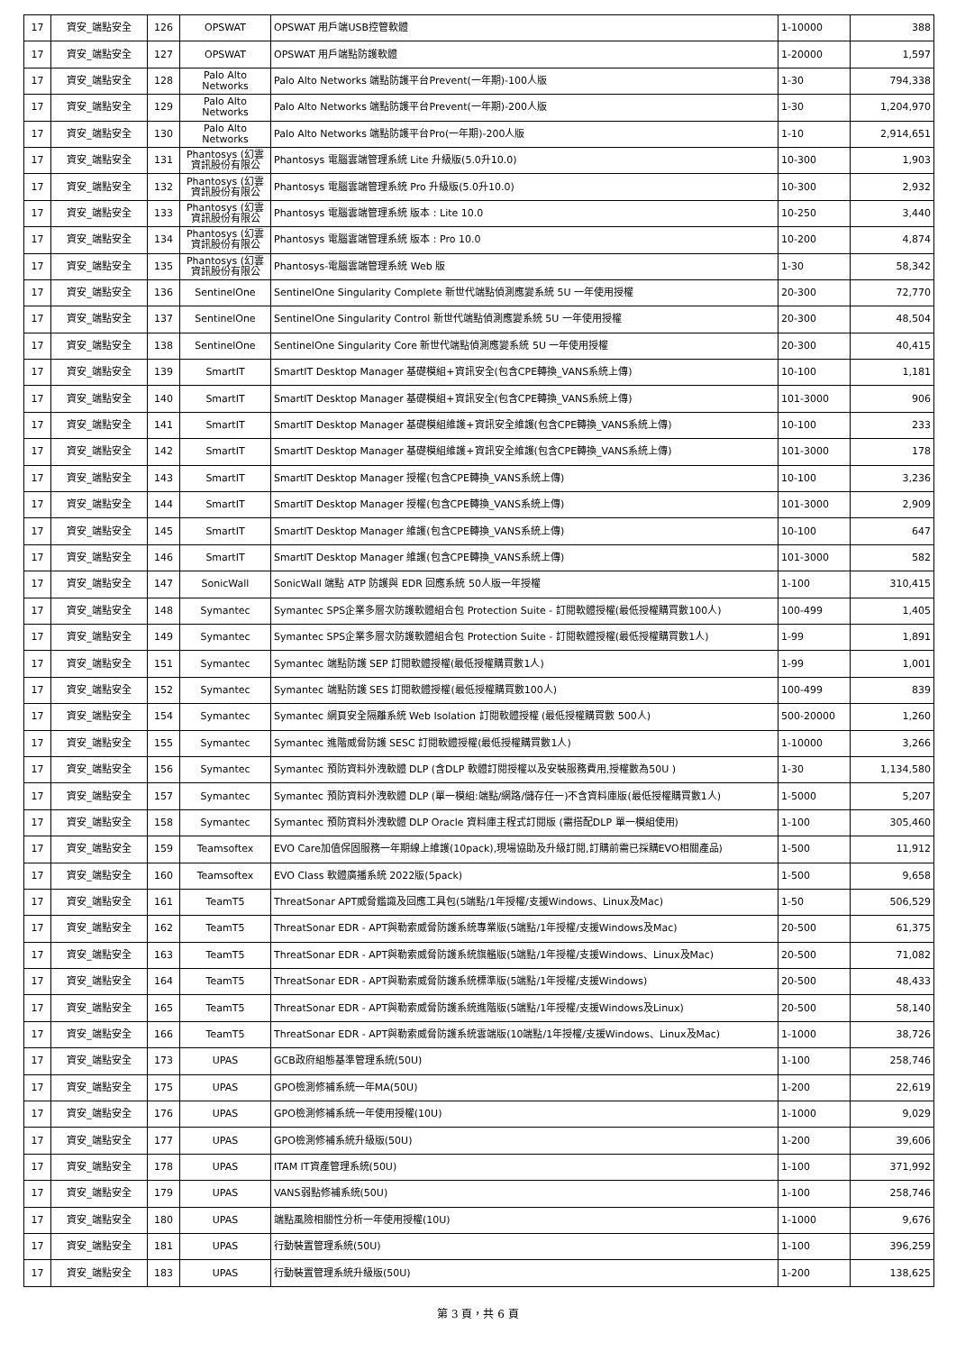| 17 | 資安_端點安全 | 126 | OPSWAT | OPSWAT 用戶端USB控管軟體 | 1-10000 | 388 |
| 17 | 資安_端點安全 | 127 | OPSWAT | OPSWAT 用戶端點防護軟體 | 1-20000 | 1,597 |
| 17 | 資安_端點安全 | 128 | Palo Alto Networks | Palo Alto Networks 端點防護平台Prevent(一年期)-100人版 | 1-30 | 794,338 |
| 17 | 資安_端點安全 | 129 | Palo Alto Networks | Palo Alto Networks 端點防護平台Prevent(一年期)-200人版 | 1-30 | 1,204,970 |
| 17 | 資安_端點安全 | 130 | Palo Alto Networks | Palo Alto Networks 端點防護平台Pro(一年期)-200人版 | 1-10 | 2,914,651 |
| 17 | 資安_端點安全 | 131 | Phantosys (幻雲資訊股份有限公 | Phantosys 電腦雲端管理系統 Lite 升級版(5.0升10.0) | 10-300 | 1,903 |
| 17 | 資安_端點安全 | 132 | Phantosys (幻雲資訊股份有限公 | Phantosys 電腦雲端管理系統 Pro 升級版(5.0升10.0) | 10-300 | 2,932 |
| 17 | 資安_端點安全 | 133 | Phantosys (幻雲資訊股份有限公 | Phantosys 電腦雲端管理系統 版本 : Lite 10.0 | 10-250 | 3,440 |
| 17 | 資安_端點安全 | 134 | Phantosys (幻雲資訊股份有限公 | Phantosys 電腦雲端管理系統 版本 : Pro 10.0 | 10-200 | 4,874 |
| 17 | 資安_端點安全 | 135 | Phantosys (幻雲資訊股份有限公 | Phantosys-電腦雲端管理系統 Web 版 | 1-30 | 58,342 |
| 17 | 資安_端點安全 | 136 | SentinelOne | SentinelOne Singularity Complete 新世代端點偵測應變系統 5U 一年使用授權 | 20-300 | 72,770 |
| 17 | 資安_端點安全 | 137 | SentinelOne | SentinelOne Singularity Control 新世代端點偵測應變系統 5U 一年使用授權 | 20-300 | 48,504 |
| 17 | 資安_端點安全 | 138 | SentinelOne | SentinelOne Singularity Core 新世代端點偵測應變系統 5U 一年使用授權 | 20-300 | 40,415 |
| 17 | 資安_端點安全 | 139 | SmartIT | SmartIT Desktop Manager 基礎模組+資訊安全(包含CPE轉換_VANS系統上傳) | 10-100 | 1,181 |
| 17 | 資安_端點安全 | 140 | SmartIT | SmartIT Desktop Manager 基礎模組+資訊安全(包含CPE轉換_VANS系統上傳) | 101-3000 | 906 |
| 17 | 資安_端點安全 | 141 | SmartIT | SmartIT Desktop Manager 基礎模組維護+資訊安全維護(包含CPE轉換_VANS系統上傳) | 10-100 | 233 |
| 17 | 資安_端點安全 | 142 | SmartIT | SmartIT Desktop Manager 基礎模組維護+資訊安全維護(包含CPE轉換_VANS系統上傳) | 101-3000 | 178 |
| 17 | 資安_端點安全 | 143 | SmartIT | SmartIT Desktop Manager 授權(包含CPE轉換_VANS系統上傳) | 10-100 | 3,236 |
| 17 | 資安_端點安全 | 144 | SmartIT | SmartIT Desktop Manager 授權(包含CPE轉換_VANS系統上傳) | 101-3000 | 2,909 |
| 17 | 資安_端點安全 | 145 | SmartIT | SmartIT Desktop Manager 維護(包含CPE轉換_VANS系統上傳) | 10-100 | 647 |
| 17 | 資安_端點安全 | 146 | SmartIT | SmartIT Desktop Manager 維護(包含CPE轉換_VANS系統上傳) | 101-3000 | 582 |
| 17 | 資安_端點安全 | 147 | SonicWall | SonicWall 端點 ATP 防護與 EDR 回應系統 50人版一年授權 | 1-100 | 310,415 |
| 17 | 資安_端點安全 | 148 | Symantec | Symantec SPS企業多層次防護軟體組合包 Protection Suite - 訂閱軟體授權(最低授權購買數100人) | 100-499 | 1,405 |
| 17 | 資安_端點安全 | 149 | Symantec | Symantec SPS企業多層次防護軟體組合包 Protection Suite - 訂閱軟體授權(最低授權購買數1人) | 1-99 | 1,891 |
| 17 | 資安_端點安全 | 151 | Symantec | Symantec 端點防護 SEP 訂閱軟體授權(最低授權購買數1人) | 1-99 | 1,001 |
| 17 | 資安_端點安全 | 152 | Symantec | Symantec 端點防護 SES 訂閱軟體授權(最低授權購買數100人) | 100-499 | 839 |
| 17 | 資安_端點安全 | 154 | Symantec | Symantec 網頁安全隔離系統 Web Isolation 訂閱軟體授權 (最低授權購買數 500人) | 500-20000 | 1,260 |
| 17 | 資安_端點安全 | 155 | Symantec | Symantec 進階威脅防護 SESC 訂閱軟體授權(最低授權購買數1人) | 1-10000 | 3,266 |
| 17 | 資安_端點安全 | 156 | Symantec | Symantec 預防資料外洩軟體 DLP (含DLP 軟體訂閱授權以及安裝服務費用,授權數為50U ) | 1-30 | 1,134,580 |
| 17 | 資安_端點安全 | 157 | Symantec | Symantec 預防資料外洩軟體 DLP (單一模組:端點/網路/儲存任一)不含資料庫版(最低授權購買數1人) | 1-5000 | 5,207 |
| 17 | 資安_端點安全 | 158 | Symantec | Symantec 預防資料外洩軟體 DLP Oracle 資料庫主程式訂閱版 (需搭配DLP 單一模組使用) | 1-100 | 305,460 |
| 17 | 資安_端點安全 | 159 | Teamsoftex | EVO Care加值保固服務一年期線上維護(10pack),現場協助及升級訂閱,訂購前需已採購EVO相關產品) | 1-500 | 11,912 |
| 17 | 資安_端點安全 | 160 | Teamsoftex | EVO Class 軟體廣播系統 2022版(5pack) | 1-500 | 9,658 |
| 17 | 資安_端點安全 | 161 | TeamT5 | ThreatSonar APT威脅鑑識及回應工具包(5端點/1年授權/支援Windows、Linux及Mac) | 1-50 | 506,529 |
| 17 | 資安_端點安全 | 162 | TeamT5 | ThreatSonar EDR - APT與勒索威脅防護系統專業版(5端點/1年授權/支援Windows及Mac) | 20-500 | 61,375 |
| 17 | 資安_端點安全 | 163 | TeamT5 | ThreatSonar EDR - APT與勒索威脅防護系統旗艦版(5端點/1年授權/支援Windows、Linux及Mac) | 20-500 | 71,082 |
| 17 | 資安_端點安全 | 164 | TeamT5 | ThreatSonar EDR - APT與勒索威脅防護系統標準版(5端點/1年授權/支援Windows) | 20-500 | 48,433 |
| 17 | 資安_端點安全 | 165 | TeamT5 | ThreatSonar EDR - APT與勒索威脅防護系統進階版(5端點/1年授權/支援Windows及Linux) | 20-500 | 58,140 |
| 17 | 資安_端點安全 | 166 | TeamT5 | ThreatSonar EDR - APT與勒索威脅防護系統雲端版(10端點/1年授權/支援Windows、Linux及Mac) | 1-1000 | 38,726 |
| 17 | 資安_端點安全 | 173 | UPAS | GCB政府組態基準管理系統(50U) | 1-100 | 258,746 |
| 17 | 資安_端點安全 | 175 | UPAS | GPO檢測修補系統一年MA(50U) | 1-200 | 22,619 |
| 17 | 資安_端點安全 | 176 | UPAS | GPO檢測修補系統一年使用授權(10U) | 1-1000 | 9,029 |
| 17 | 資安_端點安全 | 177 | UPAS | GPO檢測修補系統升級版(50U) | 1-200 | 39,606 |
| 17 | 資安_端點安全 | 178 | UPAS | ITAM IT資產管理系統(50U) | 1-100 | 371,992 |
| 17 | 資安_端點安全 | 179 | UPAS | VANS弱點修補系統(50U) | 1-100 | 258,746 |
| 17 | 資安_端點安全 | 180 | UPAS | 端點風險相關性分析一年使用授權(10U) | 1-1000 | 9,676 |
| 17 | 資安_端點安全 | 181 | UPAS | 行動裝置管理系統(50U) | 1-100 | 396,259 |
| 17 | 資安_端點安全 | 183 | UPAS | 行動裝置管理系統升級版(50U) | 1-200 | 138,625 |
第 3 頁，共 6 頁